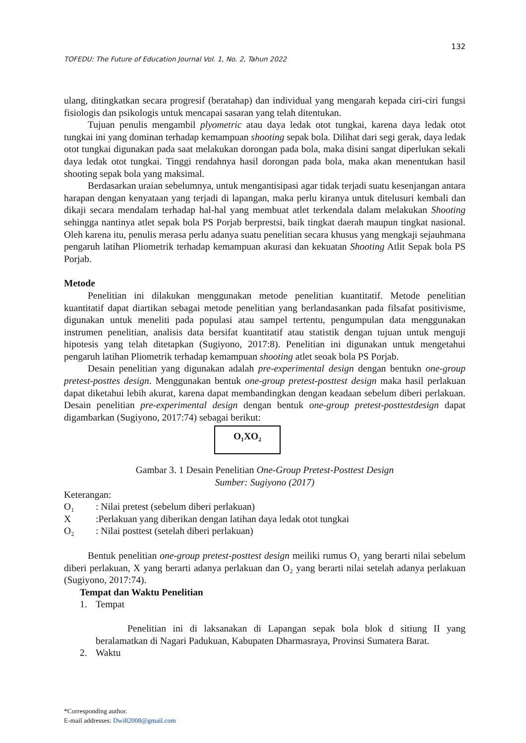132
TOFEDU: The Future of Education Journal Vol. 1, No. 2, Tahun 2022
ulang, ditingkatkan secara progresif (beratahap) dan individual yang mengarah kepada ciri-ciri fungsi fisiologis dan psikologis untuk mencapai sasaran yang telah ditentukan.
Tujuan penulis mengambil plyometric atau daya ledak otot tungkai, karena daya ledak otot tungkai ini yang dominan terhadap kemampuan shooting sepak bola. Dilihat dari segi gerak, daya ledak otot tungkai digunakan pada saat melakukan dorongan pada bola, maka disini sangat diperlukan sekali daya ledak otot tungkai. Tinggi rendahnya hasil dorongan pada bola, maka akan menentukan hasil shooting sepak bola yang maksimal.
Berdasarkan uraian sebelumnya, untuk mengantisipasi agar tidak terjadi suatu kesenjangan antara harapan dengan kenyataan yang terjadi di lapangan, maka perlu kiranya untuk ditelusuri kembali dan dikaji secara mendalam terhadap hal-hal yang membuat atlet terkendala dalam melakukan Shooting sehingga nantinya atlet sepak bola PS Porjab berprestsi, baik tingkat daerah maupun tingkat nasional. Oleh karena itu, penulis merasa perlu adanya suatu penelitian secara khusus yang mengkaji sejauhmana pengaruh latihan Pliometrik terhadap kemampuan akurasi dan kekuatan Shooting Atlit Sepak bola PS Porjab.
Metode
Penelitian ini dilakukan menggunakan metode penelitian kuantitatif. Metode penelitian kuantitatif dapat diartikan sebagai metode penelitian yang berlandasankan pada filsafat positivisme, digunakan untuk meneliti pada populasi atau sampel tertentu, pengumpulan data menggunakan instrumen penelitian, analisis data bersifat kuantitatif atau statistik dengan tujuan untuk menguji hipotesis yang telah ditetapkan (Sugiyono, 2017:8). Penelitian ini digunakan untuk mengetahui pengaruh latihan Pliometrik terhadap kemampuan shooting atlet seoak bola PS Porjab.
Desain penelitian yang digunakan adalah pre-experimental design dengan bentukn one-group pretest-posttes design. Menggunakan bentuk one-group pretest-posttest design maka hasil perlakuan dapat diketahui lebih akurat, karena dapat membandingkan dengan keadaan sebelum diberi perlakuan. Desain penelitian pre-experimental design dengan bentuk one-group pretest-posttestdesign dapat digambarkan (Sugiyono, 2017:74) sebagai berikut:
O₁XO₂
Gambar 3. 1 Desain Penelitian One-Group Pretest-Posttest Design
Sumber: Sugiyono (2017)
Keterangan:
O₁: Nilai pretest (sebelum diberi perlakuan)
X:Perlakuan yang diberikan dengan latihan daya ledak otot tungkai
O₂: Nilai posttest (setelah diberi perlakuan)
Bentuk penelitian one-group pretest-posttest design meiliki rumus O₁ yang berarti nilai sebelum diberi perlakuan, X yang berarti adanya perlakuan dan O₂ yang berarti nilai setelah adanya perlakuan (Sugiyono, 2017:74).
Tempat dan Waktu Penelitian
1. Tempat
Penelitian ini di laksanakan di Lapangan sepak bola blok d sitiung II yang beralamatkan di Nagari Padukuan, Kabupaten Dharmasraya, Provinsi Sumatera Barat.
2. Waktu
*Corresponding author.
E-mail addresses: Dwi82008@gmail.com